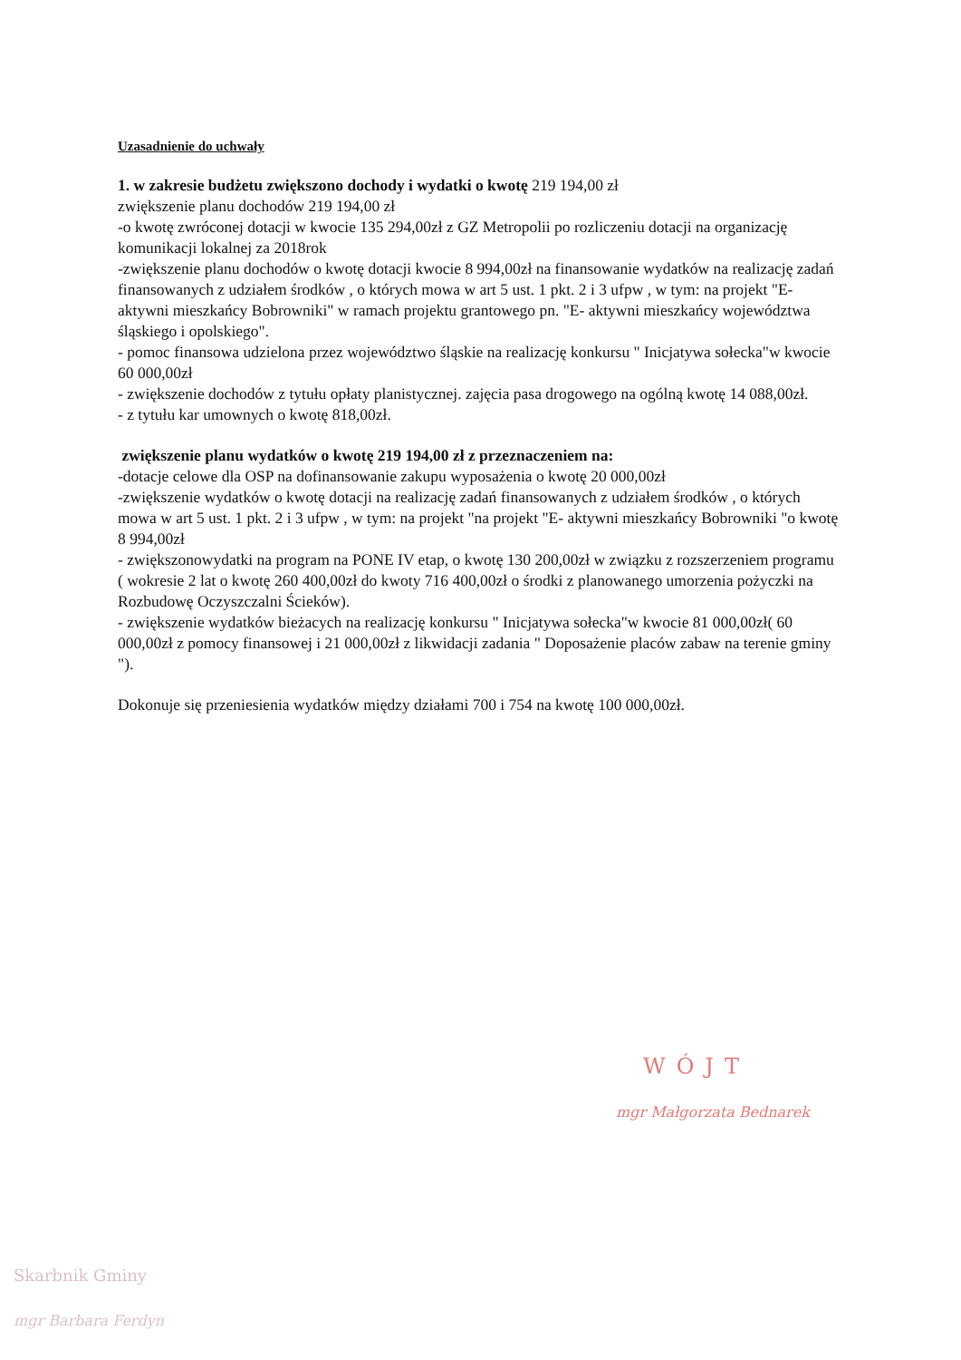Uzasadnienie do uchwały
1. w zakresie budżetu zwiększono dochody i wydatki o kwotę 219 194,00 zł
zwiększenie planu dochodów 219 194,00 zł
-o kwotę zwróconej dotacji w kwocie 135 294,00zł z GZ Metropolii po rozliczeniu dotacji na organizację komunikacji lokalnej za 2018rok
-zwiększenie planu dochodów o kwotę dotacji kwocie 8 994,00zł na finansowanie wydatków na realizację zadań finansowanych z udziałem środków , o których mowa w art 5 ust. 1 pkt. 2 i 3 ufpw , w tym: na projekt "E- aktywni mieszkańcy Bobrowniki" w ramach projektu grantowego pn. "E- aktywni mieszkańcy województwa śląskiego i opolskiego".
- pomoc finansowa udzielona przez województwo śląskie na realizację konkursu " Inicjatywa sołecka"w kwocie 60 000,00zł
- zwiększenie dochodów z tytułu opłaty planistycznej. zajęcia pasa drogowego na ogólną kwotę 14 088,00zł.
- z tytułu kar umownych o kwotę 818,00zł.
zwiększenie planu wydatków o kwotę 219 194,00 zł z przeznaczeniem na:
-dotacje celowe dla OSP na dofinansowanie zakupu wyposażenia o kwotę 20 000,00zł
-zwiększenie wydatków o kwotę dotacji na realizację zadań finansowanych z udziałem środków , o których mowa w art 5 ust. 1 pkt. 2 i 3 ufpw , w tym: na projekt "na projekt "E- aktywni mieszkańcy Bobrowniki "o kwotę 8 994,00zł
- zwiększonowydatki na program na PONE IV etap, o kwotę 130 200,00zł w związku z rozszerzeniem programu ( wokresie 2 lat o kwotę 260 400,00zł do kwoty 716 400,00zł o środki z planowanego umorzenia pożyczki na Rozbudowę Oczyszczalni Ścieków).
- zwiększenie wydatków bieżacych na realizację konkursu " Inicjatywa sołecka"w kwocie 81 000,00zł( 60 000,00zł z pomocy finansowej i 21 000,00zł z likwidacji zadania " Doposażenie placów zabaw na terenie gminy ").
Dokonuje się przeniesienia wydatków między działami 700 i 754 na kwotę 100 000,00zł.
WÓJT
mgr Małgorzata Bednarek
Skarbnik Gminy
mgr Barbara Ferdyn